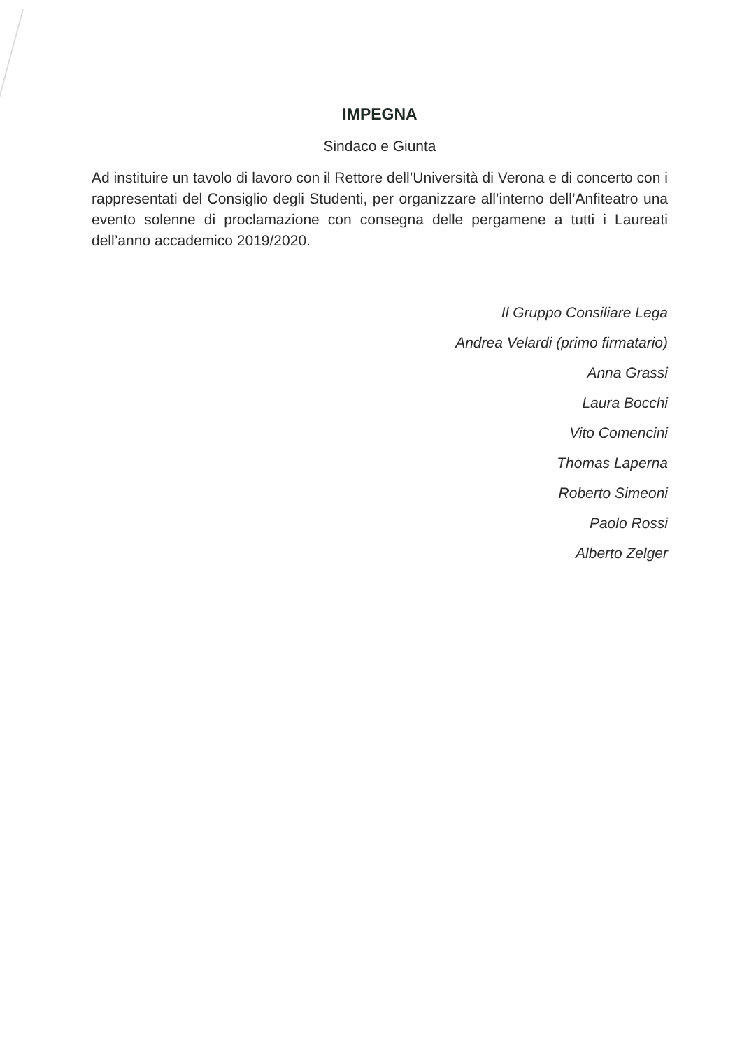IMPEGNA
Sindaco e Giunta
Ad instituire un tavolo di lavoro con il Rettore dell’Università di Verona e di concerto con i rappresentati del Consiglio degli Studenti, per organizzare all’interno dell’Anfiteatro una evento solenne di proclamazione con consegna delle pergamene a tutti i Laureati dell’anno accademico 2019/2020.
Il Gruppo Consiliare Lega
Andrea Velardi (primo firmatario)
Anna Grassi
Laura Bocchi
Vito Comencini
Thomas Laperna
Roberto Simeoni
Paolo Rossi
Alberto Zelger